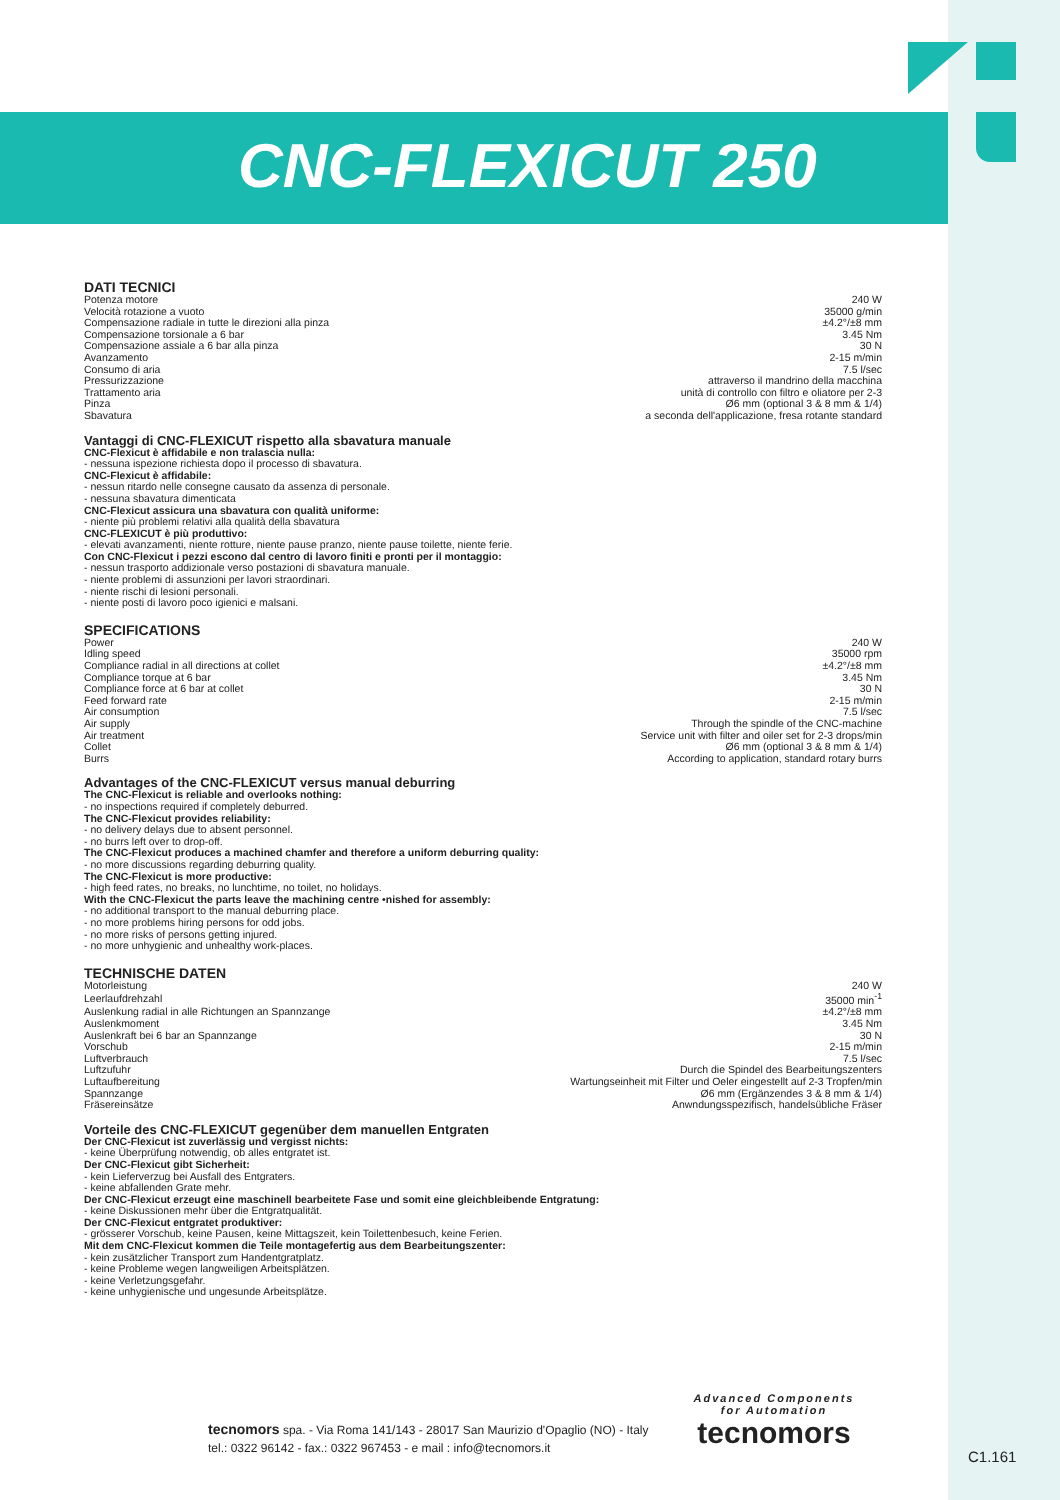CNC-FLEXICUT 250
DATI TECNICI
| Potenza motore | 240 W |
| Velocità rotazione a vuoto | 35000 g/min |
| Compensazione radiale in tutte le direzioni alla pinza | ±4.2°/±8 mm |
| Compensazione torsionale a 6 bar | 3.45 Nm |
| Compensazione assiale a 6 bar alla pinza | 30 N |
| Avanzamento | 2-15 m/min |
| Consumo di aria | 7.5 l/sec |
| Pressurizzazione | attraverso il mandrino della macchina |
| Trattamento aria | unità di controllo con filtro e oliatore per 2-3 |
| Pinza | Ø6 mm (optional 3 & 8 mm & 1/4) |
| Sbavatura | a seconda dell'applicazione, fresa rotante standard |
Vantaggi di CNC-FLEXICUT rispetto alla sbavatura manuale
CNC-Flexicut è affidabile e non tralascia nulla:
- nessuna ispezione richiesta dopo il processo di sbavatura.
CNC-Flexicut è affidabile:
- nessun ritardo nelle consegne causato da assenza di personale.
- nessuna sbavatura dimenticata
CNC-Flexicut assicura una sbavatura con qualità uniforme:
- niente più problemi relativi alla qualità della sbavatura
CNC-FLEXICUT è più produttivo:
- elevati avanzamenti, niente rotture, niente pause pranzo, niente pause toilette, niente ferie.
Con CNC-Flexicut i pezzi escono dal centro di lavoro finiti e pronti per il montaggio:
- nessun trasporto addizionale verso postazioni di sbavatura manuale.
- niente problemi di assunzioni per lavori straordinari.
- niente rischi di lesioni personali.
- niente posti di lavoro poco igienici e malsani.
SPECIFICATIONS
| Power | 240 W |
| Idling speed | 35000 rpm |
| Compliance radial in all directions at collet | ±4.2°/±8 mm |
| Compliance torque at 6 bar | 3.45 Nm |
| Compliance force at 6 bar at collet | 30 N |
| Feed forward rate | 2-15 m/min |
| Air consumption | 7.5 l/sec |
| Air supply | Through the spindle of the CNC-machine |
| Air treatment | Service unit with filter and oiler set for 2-3 drops/min |
| Collet | Ø6 mm (optional 3 & 8 mm & 1/4) |
| Burrs | According to application, standard rotary burrs |
Advantages of the CNC-FLEXICUT versus manual deburring
The CNC-Flexicut is reliable and overlooks nothing:
- no inspections required if completely deburred.
The CNC-Flexicut provides reliability:
- no delivery delays due to absent personnel.
- no burrs left over to drop-off.
The CNC-Flexicut produces a machined chamfer and therefore a uniform deburring quality:
- no more discussions regarding deburring quality.
The CNC-Flexicut is more productive:
- high feed rates, no breaks, no lunchtime, no toilet, no holidays.
With the CNC-Flexicut the parts leave the machining centre •nished for assembly:
- no additional transport to the manual deburring place.
- no more problems hiring persons for odd jobs.
- no more risks of persons getting injured.
- no more unhygienic and unhealthy work-places.
TECHNISCHE DATEN
| Motorleistung | 240 W |
| Leerlaufdrehzahl | 35000 min<sup>-1</sup> |
| Auslenkung radial in alle Richtungen an Spannzange | ±4.2°/±8 mm |
| Auslenkmoment | 3.45 Nm |
| Auslenkraft bei 6 bar an Spannzange | 30 N |
| Vorschub | 2-15 m/min |
| Luftverbrauch | 7.5 l/sec |
| Luftzufuhr | Durch die Spindel des Bearbeitungszenters |
| Luftaufbereitung | Wartungseinheit mit Filter und Oeler eingestellt auf 2-3 Tropfen/min |
| Spannzange | Ø6 mm (Ergänzendes 3 & 8 mm & 1/4) |
| Fräsereinsätze | Anwndungsspezifisch, handelsübliche Fräser |
Vorteile des CNC-FLEXICUT gegenüber dem manuellen Entgraten
Der CNC-Flexicut ist zuverlässig und vergisst nichts:
- keine Überprüfung notwendig, ob alles entgratet ist.
Der CNC-Flexicut gibt Sicherheit:
- kein Lieferverzug bei Ausfall des Entgraters.
- keine abfallenden Grate mehr.
Der CNC-Flexicut erzeugt eine maschinell bearbeitete Fase und somit eine gleichbleibende Entgratung:
- keine Diskussionen mehr über die Entgratqualität.
Der CNC-Flexicut entgratet produktiver:
- grösserer Vorschub, keine Pausen, keine Mittagszeit, kein Toilettenbesuch, keine Ferien.
Mit dem CNC-Flexicut kommen die Teile montagefertig aus dem Bearbeitungszenter:
- kein zusätzlicher Transport zum Handentgratplatz.
- keine Probleme wegen langweiligen Arbeitsplätzen.
- keine Verletzungsgefahr.
- keine unhygienische und ungesunde Arbeitsplätze.
Advanced Components
for Automation
tecnomors
tecnomors spa. - Via Roma 141/143 - 28017 San Maurizio d'Opaglio (NO) - Italy
tel.: 0322 96142 - fax.: 0322 967453 - e mail : info@tecnomors.it
C1.161